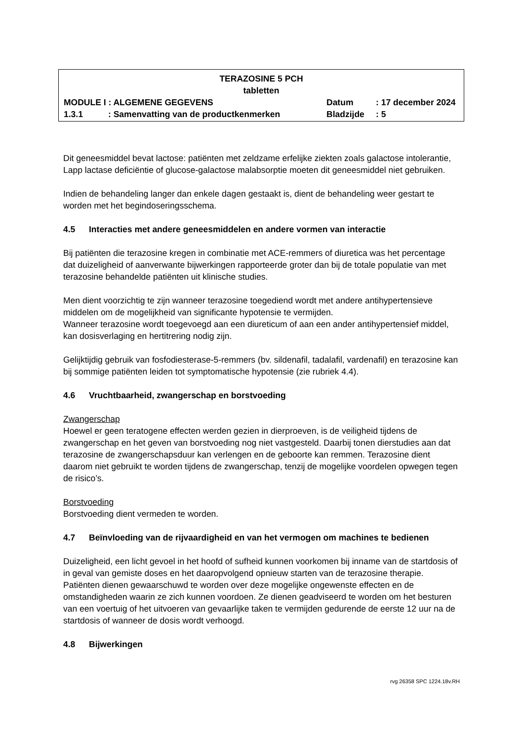TERAZOSINE 5 PCH
tabletten
MODULE I : ALGEMENE GEGEVENS Datum : 17 december 2024
1.3.1 : Samenvatting van de productkenmerken Bladzijde : 5
Dit geneesmiddel bevat lactose: patiënten met zeldzame erfelijke ziekten zoals galactose intolerantie, Lapp lactase deficiëntie of glucose-galactose malabsorptie moeten dit geneesmiddel niet gebruiken.
Indien de behandeling langer dan enkele dagen gestaakt is, dient de behandeling weer gestart te worden met het begindoseringsschema.
4.5 Interacties met andere geneesmiddelen en andere vormen van interactie
Bij patiënten die terazosine kregen in combinatie met ACE-remmers of diuretica was het percentage dat duizeligheid of aanverwante bijwerkingen rapporteerde groter dan bij de totale populatie van met terazosine behandelde patiënten uit klinische studies.
Men dient voorzichtig te zijn wanneer terazosine toegediend wordt met andere antihypertensieve middelen om de mogelijkheid van significante hypotensie te vermijden.
Wanneer terazosine wordt toegevoegd aan een diureticum of aan een ander antihypertensief middel, kan dosisverlaging en hertitrering nodig zijn.
Gelijktijdig gebruik van fosfodiesterase-5-remmers (bv. sildenafil, tadalafil, vardenafil) en terazosine kan bij sommige patiënten leiden tot symptomatische hypotensie (zie rubriek 4.4).
4.6 Vruchtbaarheid, zwangerschap en borstvoeding
Zwangerschap
Hoewel er geen teratogene effecten werden gezien in dierproeven, is de veiligheid tijdens de zwangerschap en het geven van borstvoeding nog niet vastgesteld. Daarbij tonen dierstudies aan dat terazosine de zwangerschapsduur kan verlengen en de geboorte kan remmen. Terazosine dient daarom niet gebruikt te worden tijdens de zwangerschap, tenzij de mogelijke voordelen opwegen tegen de risico’s.
Borstvoeding
Borstvoeding dient vermeden te worden.
4.7 Beïnvloeding van de rijvaardigheid en van het vermogen om machines te bedienen
Duizeligheid, een licht gevoel in het hoofd of sufheid kunnen voorkomen bij inname van de startdosis of in geval van gemiste doses en het daaropvolgend opnieuw starten van de terazosine therapie. Patiënten dienen gewaarschuwd te worden over deze mogelijke ongewenste effecten en de omstandigheden waarin ze zich kunnen voordoen. Ze dienen geadviseerd te worden om het besturen van een voertuig of het uitvoeren van gevaarlijke taken te vermijden gedurende de eerste 12 uur na de startdosis of wanneer de dosis wordt verhoogd.
4.8 Bijwerkingen
rvg 26358 SPC 1224.18v.RH